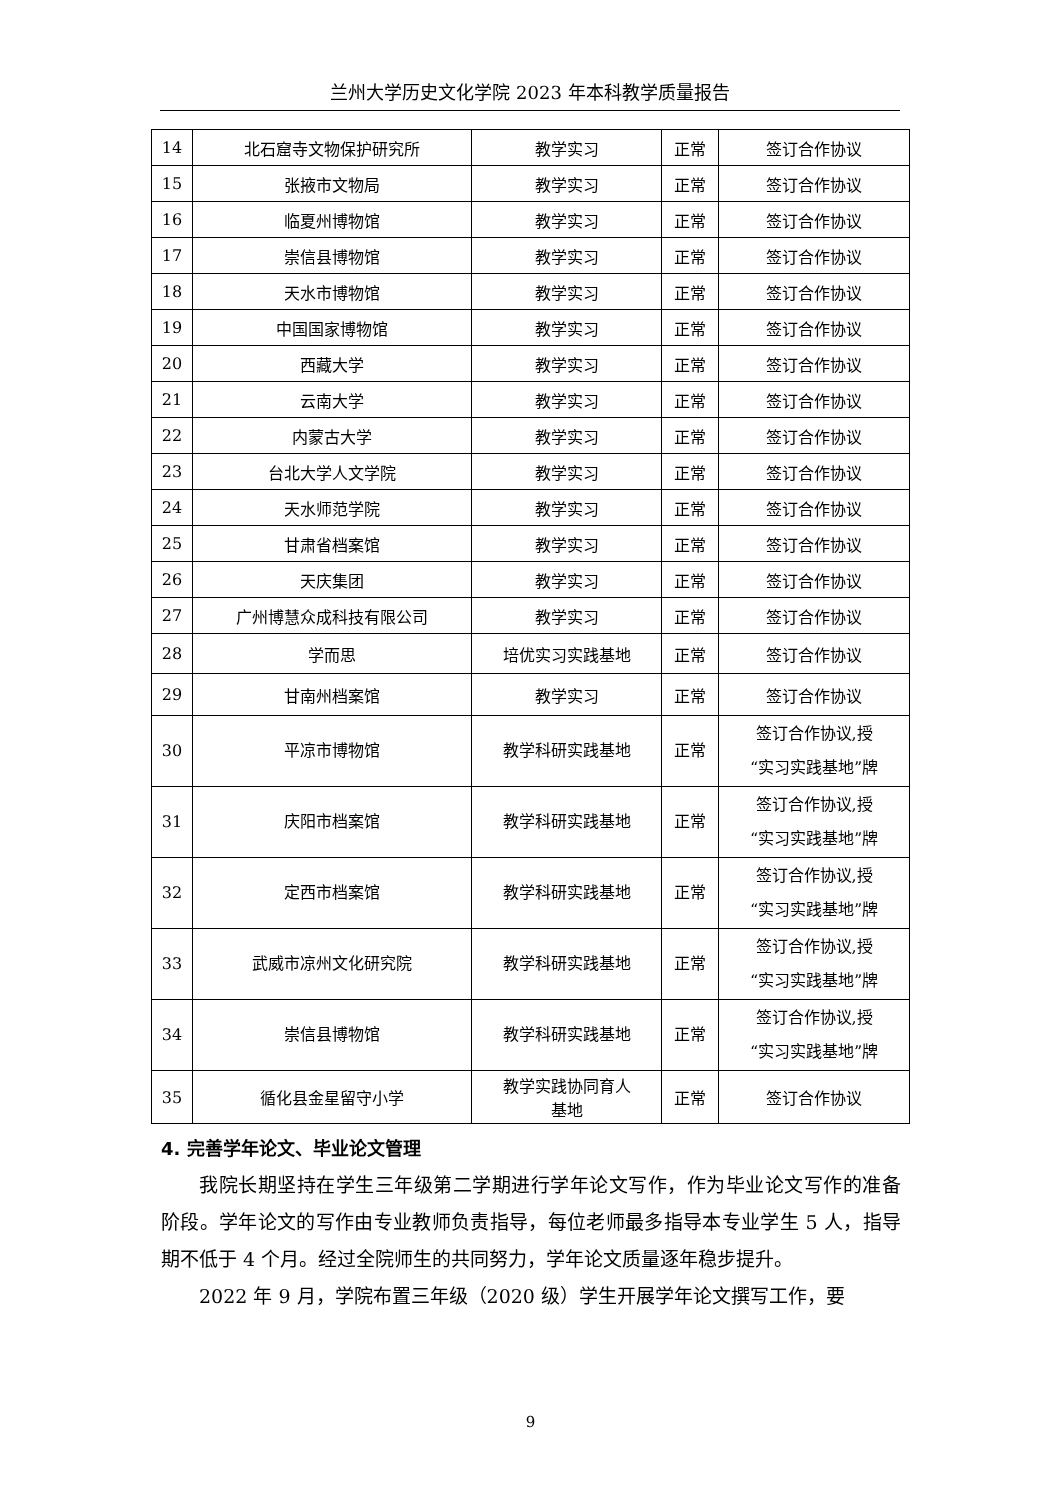兰州大学历史文化学院 2023 年本科教学质量报告
| 14 | 北石窟寺文物保护研究所 | 教学实习 | 正常 | 签订合作协议 |
| 15 | 张掖市文物局 | 教学实习 | 正常 | 签订合作协议 |
| 16 | 临夏州博物馆 | 教学实习 | 正常 | 签订合作协议 |
| 17 | 崇信县博物馆 | 教学实习 | 正常 | 签订合作协议 |
| 18 | 天水市博物馆 | 教学实习 | 正常 | 签订合作协议 |
| 19 | 中国国家博物馆 | 教学实习 | 正常 | 签订合作协议 |
| 20 | 西藏大学 | 教学实习 | 正常 | 签订合作协议 |
| 21 | 云南大学 | 教学实习 | 正常 | 签订合作协议 |
| 22 | 内蒙古大学 | 教学实习 | 正常 | 签订合作协议 |
| 23 | 台北大学人文学院 | 教学实习 | 正常 | 签订合作协议 |
| 24 | 天水师范学院 | 教学实习 | 正常 | 签订合作协议 |
| 25 | 甘肃省档案馆 | 教学实习 | 正常 | 签订合作协议 |
| 26 | 天庆集团 | 教学实习 | 正常 | 签订合作协议 |
| 27 | 广州博慧众成科技有限公司 | 教学实习 | 正常 | 签订合作协议 |
| 28 | 学而思 | 培优实习实践基地 | 正常 | 签订合作协议 |
| 29 | 甘南州档案馆 | 教学实习 | 正常 | 签订合作协议 |
| 30 | 平凉市博物馆 | 教学科研实践基地 | 正常 | 签订合作协议,授 “实习实践基地”牌 |
| 31 | 庆阳市档案馆 | 教学科研实践基地 | 正常 | 签订合作协议,授 “实习实践基地”牌 |
| 32 | 定西市档案馆 | 教学科研实践基地 | 正常 | 签订合作协议,授 “实习实践基地”牌 |
| 33 | 武威市凉州文化研究院 | 教学科研实践基地 | 正常 | 签订合作协议,授 “实习实践基地”牌 |
| 34 | 崇信县博物馆 | 教学科研实践基地 | 正常 | 签订合作协议,授 “实习实践基地”牌 |
| 35 | 循化县金星留守小学 | 教学实践协同育人 基地 | 正常 | 签订合作协议 |
4. 完善学年论文、毕业论文管理
我院长期坚持在学生三年级第二学期进行学年论文写作，作为毕业论文写作的准备阶段。学年论文的写作由专业教师负责指导，每位老师最多指导本专业学生 5 人，指导期不低于 4 个月。经过全院师生的共同努力，学年论文质量逐年稳步提升。
2022 年 9 月，学院布置三年级（2020 级）学生开展学年论文撰写工作，要
9